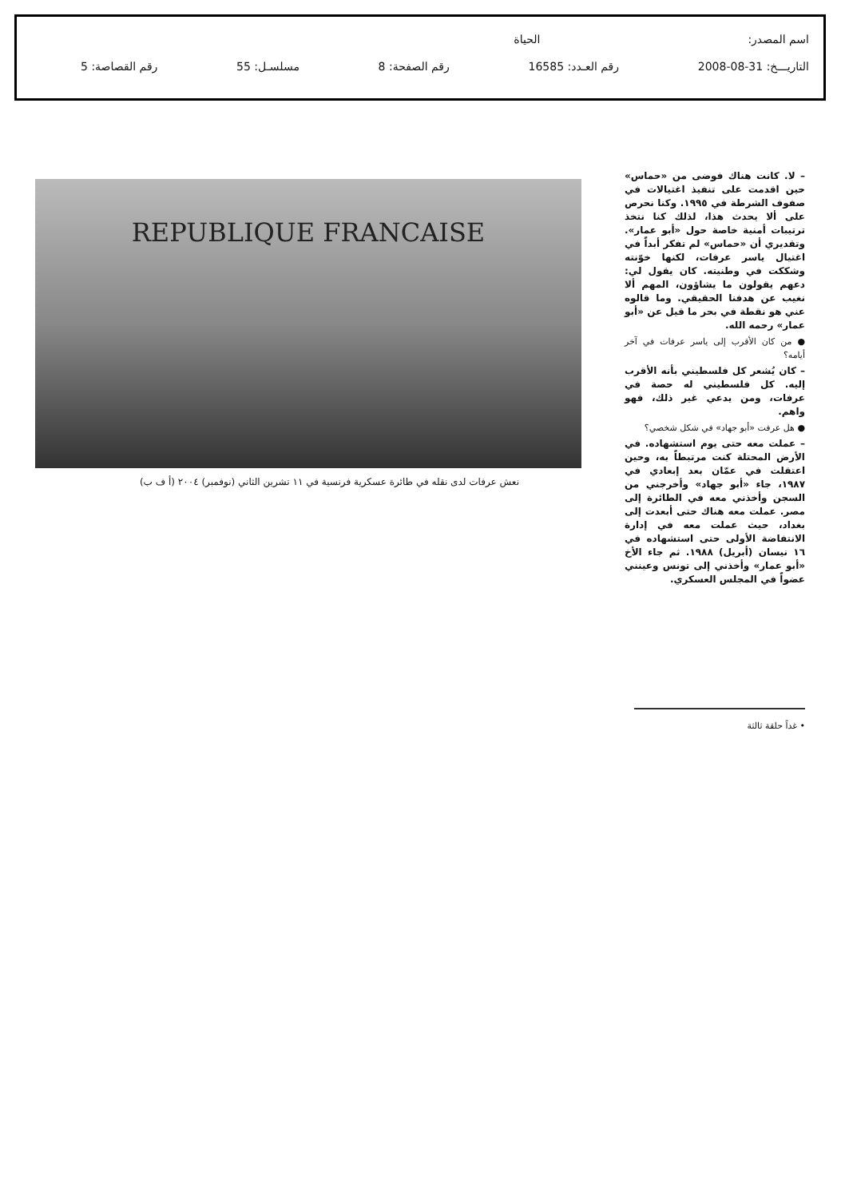اسم المصدر: الحياة
التاريـــخ: 31-08-2008 رقم العـدد: 16585 رقم الصفحة: 8 مسلسـل: 55 رقم القصاصة: 5
REPUBLIQUE FRANCAISE
نعش عرفات لدى نقله في طائرة عسكرية فرنسية في ١١ تشرين الثاني (نوفمبر) ٢٠٠٤ (أ ف ب)
– لا. كانت هناك فوضى من «حماس» حين اقدمت على تنفيذ اغتيالات في صفوف الشرطة في ١٩٩٥. وكنا نحرص على ألا يحدث هذا، لذلك كنا نتخذ ترتيبات أمنية خاصة حول «أبو عمار». وتقديري أن «حماس» لم تفكر أبداً في اغتيال ياسر عرفات، لكنها خوّنته وشككت في وطنيته. كان يقول لي: دعهم يقولون ما يشاؤون، المهم ألا نغيب عن هدفنا الحقيقي. وما قالوه عني هو نقطة في بحر ما قيل عن «أبو عمار» رحمه الله.
● من كان الأقرب إلى ياسر عرفات في آخر أيامه؟
– كان يُشعر كل فلسطيني بأنه الأقرب إليه. كل فلسطيني له حصة في عرفات، ومن يدعي غير ذلك، فهو واهم.
● هل عرفت «أبو جهاد» في شكل شخصي؟
– عملت معه حتى يوم استشهاده. في الأرض المحتلة كنت مرتبطاً به، وحين اعتقلت في عمّان بعد إبعادي في ١٩٨٧، جاء «أبو جهاد» وأخرجني من السجن وأخذني معه في الطائرة إلى مصر. عملت معه هناك حتى أبعدت إلى بغداد، حيث عملت معه في إدارة الانتفاضة الأولى حتى استشهاده في ١٦ نيسان (أبريل) ١٩٨٨. ثم جاء الأخ «أبو عمار» وأخذني إلى تونس وعينني عضواً في المجلس العسكري.
• غداً حلقة ثالثة